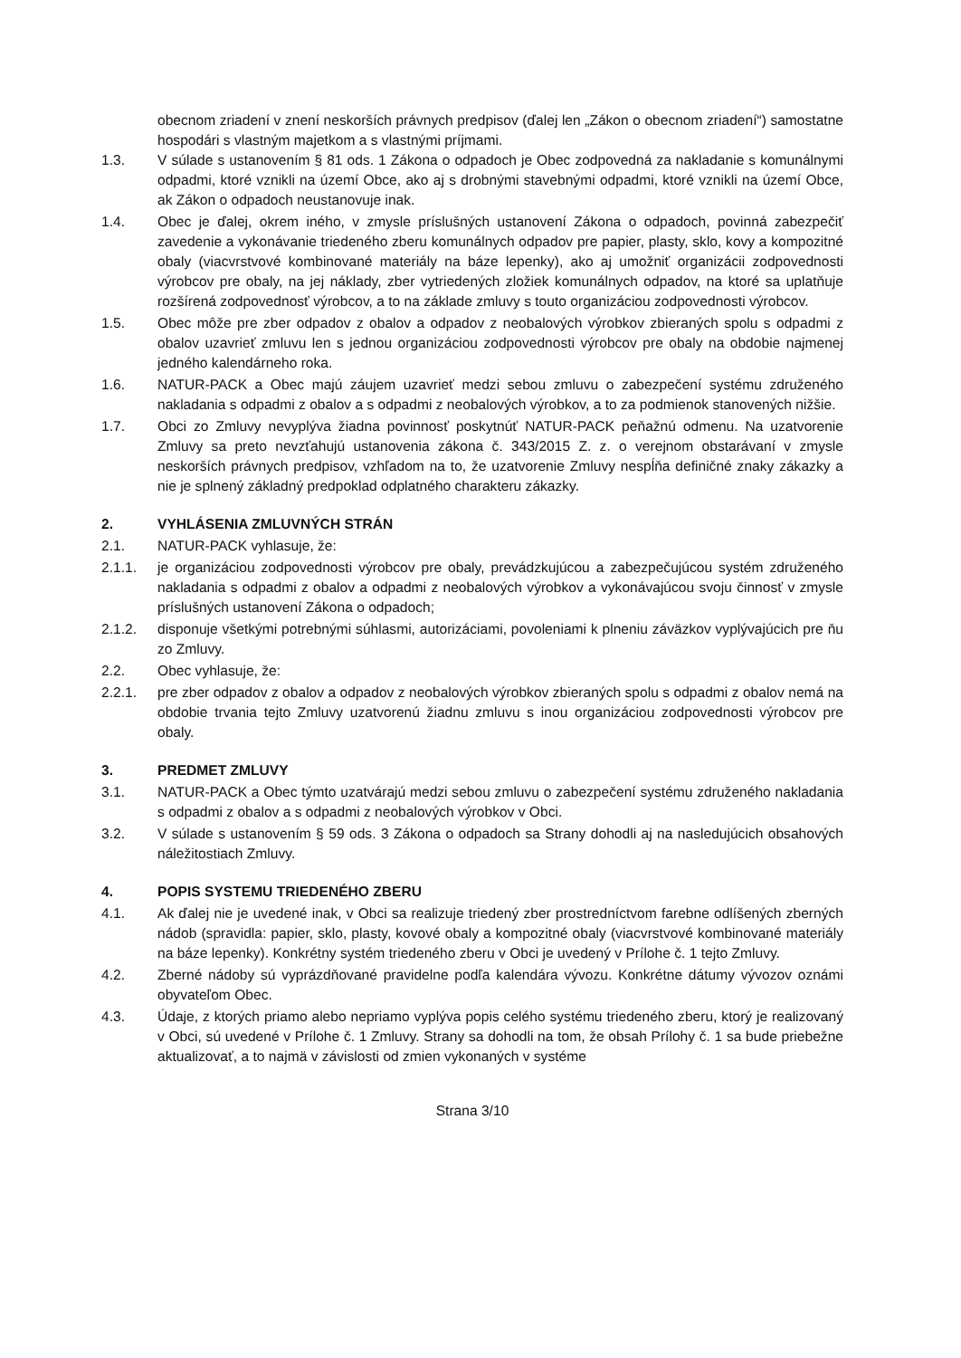obecnom zriadení v znení neskorších právnych predpisov (ďalej len „Zákon o obecnom zriadení“) samostatne hospodári s vlastným majetkom a s vlastnými príjmami.
1.3. V súlade s ustanovením § 81 ods. 1 Zákona o odpadoch je Obec zodpovedná za nakladanie s komunálnymi odpadmi, ktoré vznikli na území Obce, ako aj s drobnými stavebnými odpadmi, ktoré vznikli na území Obce, ak Zákon o odpadoch neustanovuje inak.
1.4. Obec je ďalej, okrem iného, v zmysle príslušných ustanovení Zákona o odpadoch, povinná zabezpečiť zavedenie a vykonávanie triedeného zberu komunálnych odpadov pre papier, plasty, sklo, kovy a kompozitné obaly (viacvrstvové kombinované materiály na báze lepenky), ako aj umožniť organizácii zodpovednosti výrobcov pre obaly, na jej náklady, zber vytriedených zložiek komunálnych odpadov, na ktoré sa uplatňuje rozšírená zodpovednosť výrobcov, a to na základe zmluvy s touto organizáciou zodpovednosti výrobcov.
1.5. Obec môže pre zber odpadov z obalov a odpadov z neobalových výrobkov zbieraných spolu s odpadmi z obalov uzavrieť zmluvu len s jednou organizáciou zodpovednosti výrobcov pre obaly na obdobie najmenej jedného kalendárneho roka.
1.6. NATUR-PACK a Obec majú záujem uzavrieť medzi sebou zmluvu o zabezpečení systému združeného nakladania s odpadmi z obalov a s odpadmi z neobalových výrobkov, a to za podmienok stanovených nižšie.
1.7. Obci zo Zmluvy nevyplýva žiadna povinnosť poskytnúť NATUR-PACK peňažnú odmenu. Na uzatvorenie Zmluvy sa preto nevzťahujú ustanovenia zákona č. 343/2015 Z. z. o verejnom obstarávaní v zmysle neskorších právnych predpisov, vzhľadom na to, že uzatvorenie Zmluvy nespĺňa definičné znaky zákazky a nie je splnený základný predpoklad odplatného charakteru zákazky.
2. VYHLÁSENIA ZMLUVNÝCH STRÁN
2.1. NATUR-PACK vyhlasuje, že:
2.1.1. je organizáciou zodpovednosti výrobcov pre obaly, prevádzkujúcou a zabezpečujúcou systém združeného nakladania s odpadmi z obalov a odpadmi z neobalových výrobkov a vykonávajúcou svoju činnosť v zmysle príslušných ustanovení Zákona o odpadoch;
2.1.2. disponuje všetkými potrebnými súhlasmi, autorizáciami, povoleniami k plneniu záväzkov vyplývajúcich pre ňu zo Zmluvy.
2.2. Obec vyhlasuje, že:
2.2.1. pre zber odpadov z obalov a odpadov z neobalových výrobkov zbieraných spolu s odpadmi z obalov nemá na obdobie trvania tejto Zmluvy uzatvorenú žiadnu zmluvu s inou organizáciou zodpovednosti výrobcov pre obaly.
3. PREDMET ZMLUVY
3.1. NATUR-PACK a Obec týmto uzatvárajú medzi sebou zmluvu o zabezpečení systému združeného nakladania s odpadmi z obalov a s odpadmi z neobalových výrobkov v Obci.
3.2. V súlade s ustanovením § 59 ods. 3 Zákona o odpadoch sa Strany dohodli aj na nasledujúcich obsahových náležitostiach Zmluvy.
4. POPIS SYSTEMU TRIEDENÉHO ZBERU
4.1. Ak ďalej nie je uvedené inak, v Obci sa realizuje triedený zber prostredníctvom farebne odlíšených zberných nádob (spravidla: papier, sklo, plasty, kovové obaly a kompozitné obaly (viacvrstvové kombinované materiály na báze lepenky). Konkrétny systém triedeného zberu v Obci je uvedený v Prílohe č. 1 tejto Zmluvy.
4.2. Zberné nádoby sú vyprázdňované pravidelne podľa kalendára vývozu. Konkrétne dátumy vývozov oznámi obyvateľom Obec.
4.3. Údaje, z ktorých priamo alebo nepriamo vyplýva popis celého systému triedeného zberu, ktorý je realizovaný v Obci, sú uvedené v Prílohe č. 1 Zmluvy. Strany sa dohodli na tom, že obsah Prílohy č. 1 sa bude priebežne aktualizovať, a to najmä v závislosti od zmien vykonaných v systéme
Strana 3/10